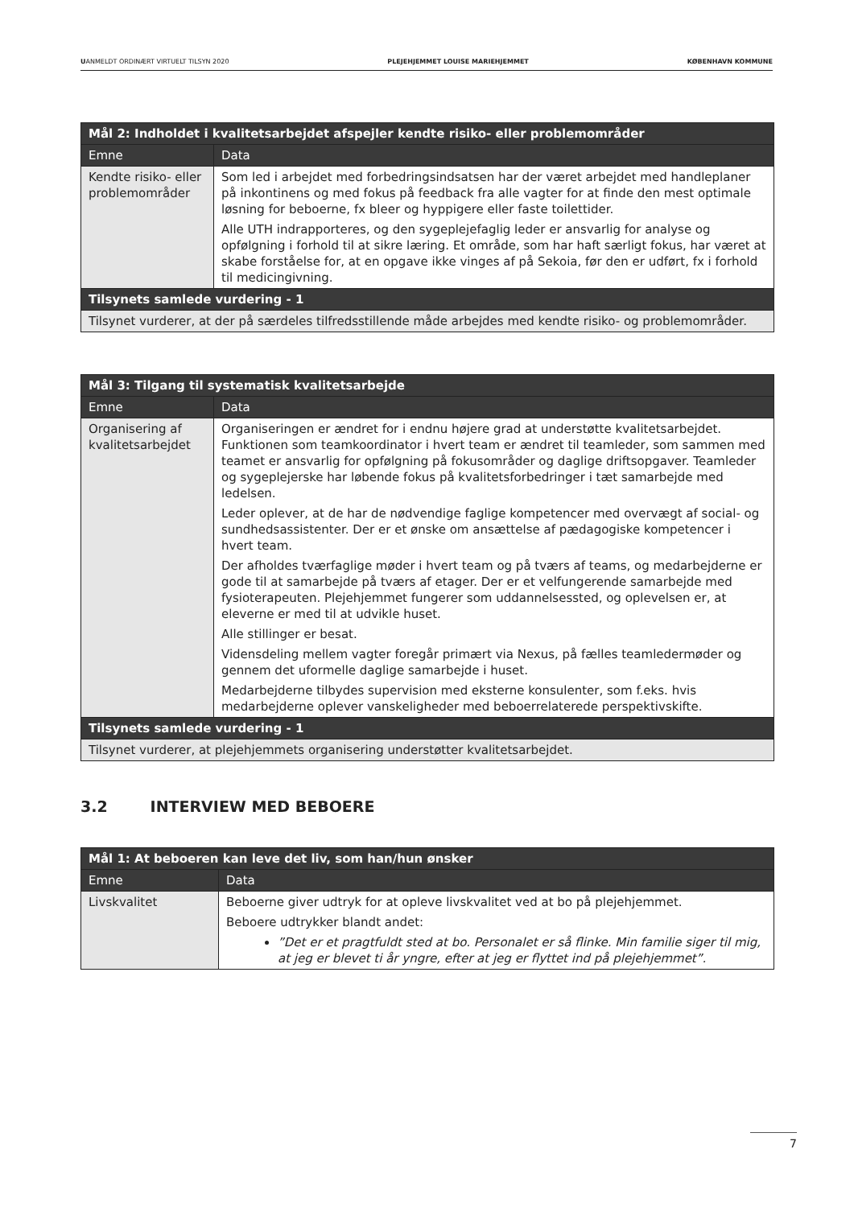UANMELDT ORDINÆRT VIRTUELT TILSYN 2020 PLEJEHJEMMET LOUISE MARIEHJEMMET KØBENHAVN KOMMUNE
| Mål 2: Indholdet i kvalitetsarbejdet afspejler kendte risiko- eller problemområder | |
| --- | --- |
| Emne | Data |
| Kendte risiko- eller problemområder | Som led i arbejdet med forbedringsindsatsen har der været arbejdet med handleplaner på inkontinens og med fokus på feedback fra alle vagter for at finde den mest optimale løsning for beboerne, fx bleer og hyppigere eller faste toilettider. Alle UTH indrapporteres, og den sygeplejefaglig leder er ansvarlig for analyse og opfølgning i forhold til at sikre læring. Et område, som har haft særligt fokus, har været at skabe forståelse for, at en opgave ikke vinges af på Sekoia, før den er udført, fx i forhold til medicingivning. |
| Tilsynets samlede vurdering - 1 | |
| Tilsynet vurderer, at der på særdeles tilfredsstillende måde arbejdes med kendte risiko- og problemområder. | |
| Mål 3: Tilgang til systematisk kvalitetsarbejde | |
| --- | --- |
| Emne | Data |
| Organisering af kvalitetsarbejdet | Organiseringen er ændret for i endnu højere grad at understøtte kvalitetsarbejdet. Funktionen som teamkoordinator i hvert team er ændret til teamleder, som sammen med teamet er ansvarlig for opfølgning på fokusområder og daglige driftsopgaver. Teamleder og sygeplejerske har løbende fokus på kvalitetsforbedringer i tæt samarbejde med ledelsen. Leder oplever, at de har de nødvendige faglige kompetencer med overvægt af social- og sundhedsassistenter. Der er et ønske om ansættelse af pædagogiske kompetencer i hvert team. Der afholdes tværfaglige møder i hvert team og på tværs af teams, og medarbejderne er gode til at samarbejde på tværs af etager. Der er et velfungerende samarbejde med fysioterapeuten. Plejehjemmet fungerer som uddannelsessted, og oplevelsen er, at eleverne er med til at udvikle huset. Alle stillinger er besat. Vidensdeling mellem vagter foregår primært via Nexus, på fælles teamledermøder og gennem det uformelle daglige samarbejde i huset. Medarbejderne tilbydes supervision med eksterne konsulenter, som f.eks. hvis medarbejderne oplever vanskeligheder med beboerrelaterede perspektivskifte. |
| Tilsynets samlede vurdering - 1 | |
| Tilsynet vurderer, at plejehjemmets organisering understøtter kvalitetsarbejdet. | |
3.2 INTERVIEW MED BEBOERE
| Mål 1: At beboeren kan leve det liv, som han/hun ønsker | |
| --- | --- |
| Emne | Data |
| Livskvalitet | Beboerne giver udtryk for at opleve livskvalitet ved at bo på plejehjemmet. Beboere udtrykker blandt andet: ”Det er et pragtfuldt sted at bo. Personalet er så flinke. Min familie siger til mig, at jeg er blevet ti år yngre, efter at jeg er flyttet ind på plejehjemmet”. |
7